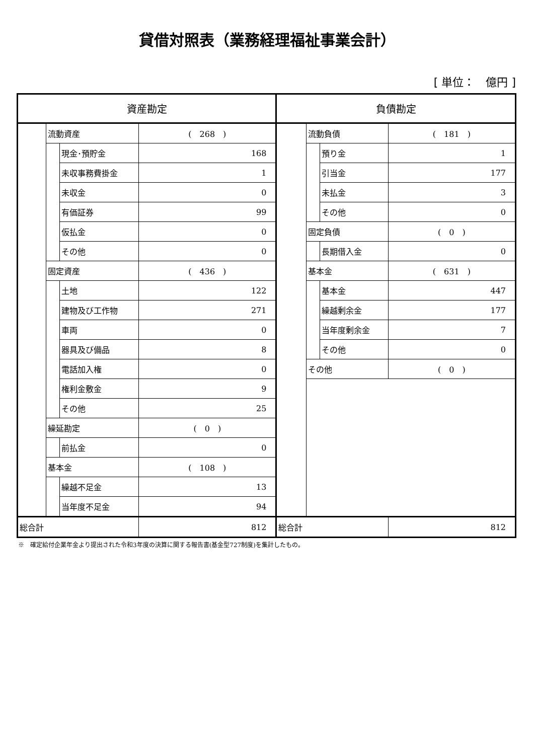貸借対照表（業務経理福祉事業会計）
[ 単位：　億円 ]
| 資産勘定 | | | | 負債勘定 | | | |
| | 流動資産 | | ( 268 ) | | 流動負債 | | ( 181 ) |
| | | 現金･預貯金 | 168 | | | 預り金 | 1 |
| | | 未収事務費掛金 | 1 | | | 引当金 | 177 |
| | | 未収金 | 0 | | | 未払金 | 3 |
| | | 有価証券 | 99 | | | その他 | 0 |
| | | 仮払金 | 0 | | 固定負債 | | ( 0 ) |
| | | その他 | 0 | | | 長期借入金 | 0 |
| | 固定資産 | | ( 436 ) | | 基本金 | | ( 631 ) |
| | | 土地 | 122 | | | 基本金 | 447 |
| | | 建物及び工作物 | 271 | | | 繰越剰余金 | 177 |
| | | 車両 | 0 | | | 当年度剰余金 | 7 |
| | | 器具及び備品 | 8 | | | その他 | 0 |
| | | 電話加入権 | 0 | | その他 | | ( 0 ) |
| | | 権利金敷金 | 9 | | | | |
| | | その他 | 25 | | | | |
| | 繰延勘定 | | ( 0 ) | | | | |
| | | 前払金 | 0 | | | | |
| | 基本金 | | ( 108 ) | | | | |
| | | 繰越不足金 | 13 | | | | |
| | | 当年度不足金 | 94 | | | | |
| 総合計 | | | 812 | 総合計 | | | 812 |
※　確定給付企業年金より提出された令和3年度の決算に関する報告書(基金型727制度)を集計したもの。